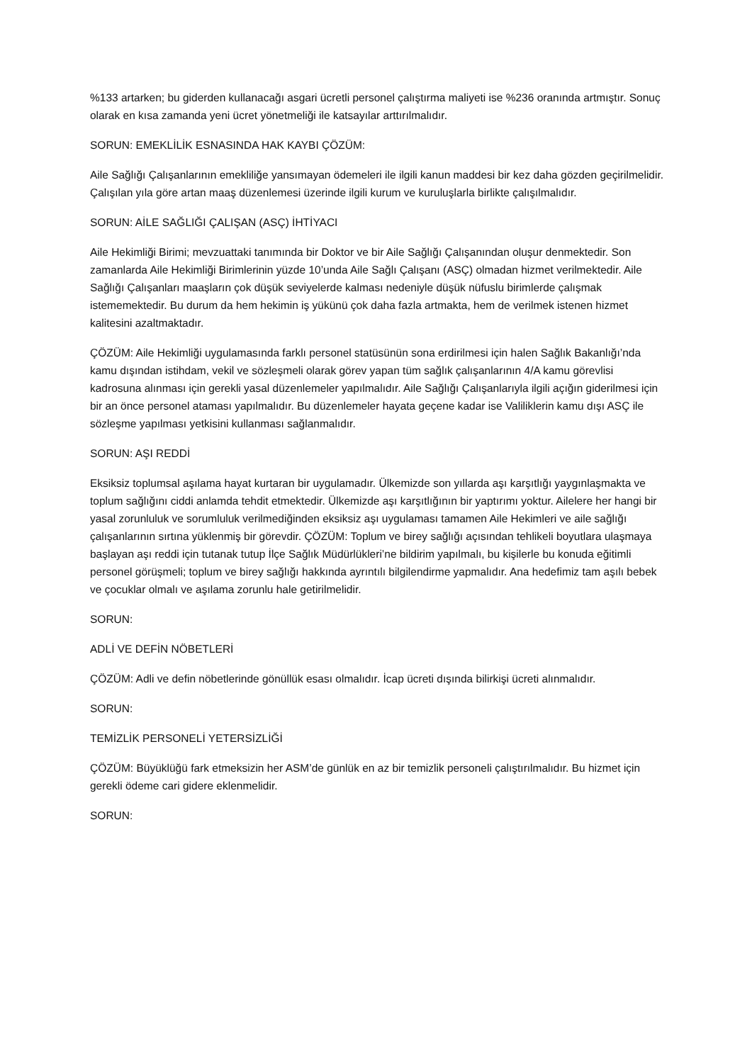%133 artarken; bu giderden kullanacağı asgari ücretli personel çalıştırma maliyeti ise %236 oranında artmıştır. Sonuç olarak en kısa zamanda yeni ücret yönetmeliği ile katsayılar arttırılmalıdır.
SORUN: EMEKLİLİK ESNASINDA HAK KAYBI ÇÖZÜM:
Aile Sağlığı Çalışanlarının emekliliğe yansımayan ödemeleri ile ilgili kanun maddesi bir kez daha gözden geçirilmelidir. Çalışılan yıla göre artan maaş düzenlemesi üzerinde ilgili kurum ve kuruluşlarla birlikte çalışılmalıdır.
SORUN: AİLE SAĞLIĞI ÇALIŞAN (ASÇ) İHTİYACI
Aile Hekimliği Birimi; mevzuattaki tanımında bir Doktor ve bir Aile Sağlığı Çalışanından oluşur denmektedir. Son zamanlarda Aile Hekimliği Birimlerinin yüzde 10’unda Aile Sağlı Çalışanı (ASÇ) olmadan hizmet verilmektedir. Aile Sağlığı Çalışanları maaşların çok düşük seviyelerde kalması nedeniyle düşük nüfuslu birimlerde çalışmak istememektedir. Bu durum da hem hekimin iş yükünü çok daha fazla artmakta, hem de verilmek istenen hizmet kalitesini azaltmaktadır.
ÇÖZÜM: Aile Hekimliği uygulamasında farklı personel statüsünün sona erdirilmesi için halen Sağlık Bakanlığı’nda kamu dışından istihdam, vekil ve sözleşmeli olarak görev yapan tüm sağlık çalışanlarının 4/A kamu görevlisi kadrosuna alınması için gerekli yasal düzenlemeler yapılmalıdır. Aile Sağlığı Çalışanlarıyla ilgili açığın giderilmesi için bir an önce personel ataması yapılmalıdır. Bu düzenlemeler hayata geçene kadar ise Valiliklerin kamu dışı ASÇ ile sözleşme yapılması yetkisini kullanması sağlanmalıdır.
SORUN: AŞI REDDİ
Eksiksiz toplumsal aşılama hayat kurtaran bir uygulamadır. Ülkemizde son yıllarda aşı karşıtlığı yaygınlaşmakta ve toplum sağlığını ciddi anlamda tehdit etmektedir. Ülkemizde aşı karşıtlığının bir yaptırımı yoktur. Ailelere her hangi bir yasal zorunluluk ve sorumluluk verilmediğinden eksiksiz aşı uygulaması tamamen Aile Hekimleri ve aile sağlığı çalışanlarının sırtına yüklenmiş bir görevdir. ÇÖZÜM: Toplum ve birey sağlığı açısından tehlikeli boyutlara ulaşmaya başlayan aşı reddi için tutanak tutup İlçe Sağlık Müdürlükleri’ne bildirim yapılmalı, bu kişilerle bu konuda eğitimli personel görüşmeli; toplum ve birey sağlığı hakkında ayrıntılı bilgilendirme yapmalıdır. Ana hedefimiz tam aşılı bebek ve çocuklar olmalı ve aşılama zorunlu hale getirilmelidir.
SORUN:
ADLİ VE DEFİN NÖBETLERİ
ÇÖZÜM: Adli ve defin nöbetlerinde gönüllük esası olmalıdır. İcap ücreti dışında bilirkişi ücreti alınmalıdır.
SORUN:
TEMİZLİK PERSONELİ YETERSİZLİĞİ
ÇÖZÜM: Büyüklüğü fark etmeksizin her ASM’de günlük en az bir temizlik personeli çalıştırılmalıdır. Bu hizmet için gerekli ödeme cari gidere eklenmelidir.
SORUN: